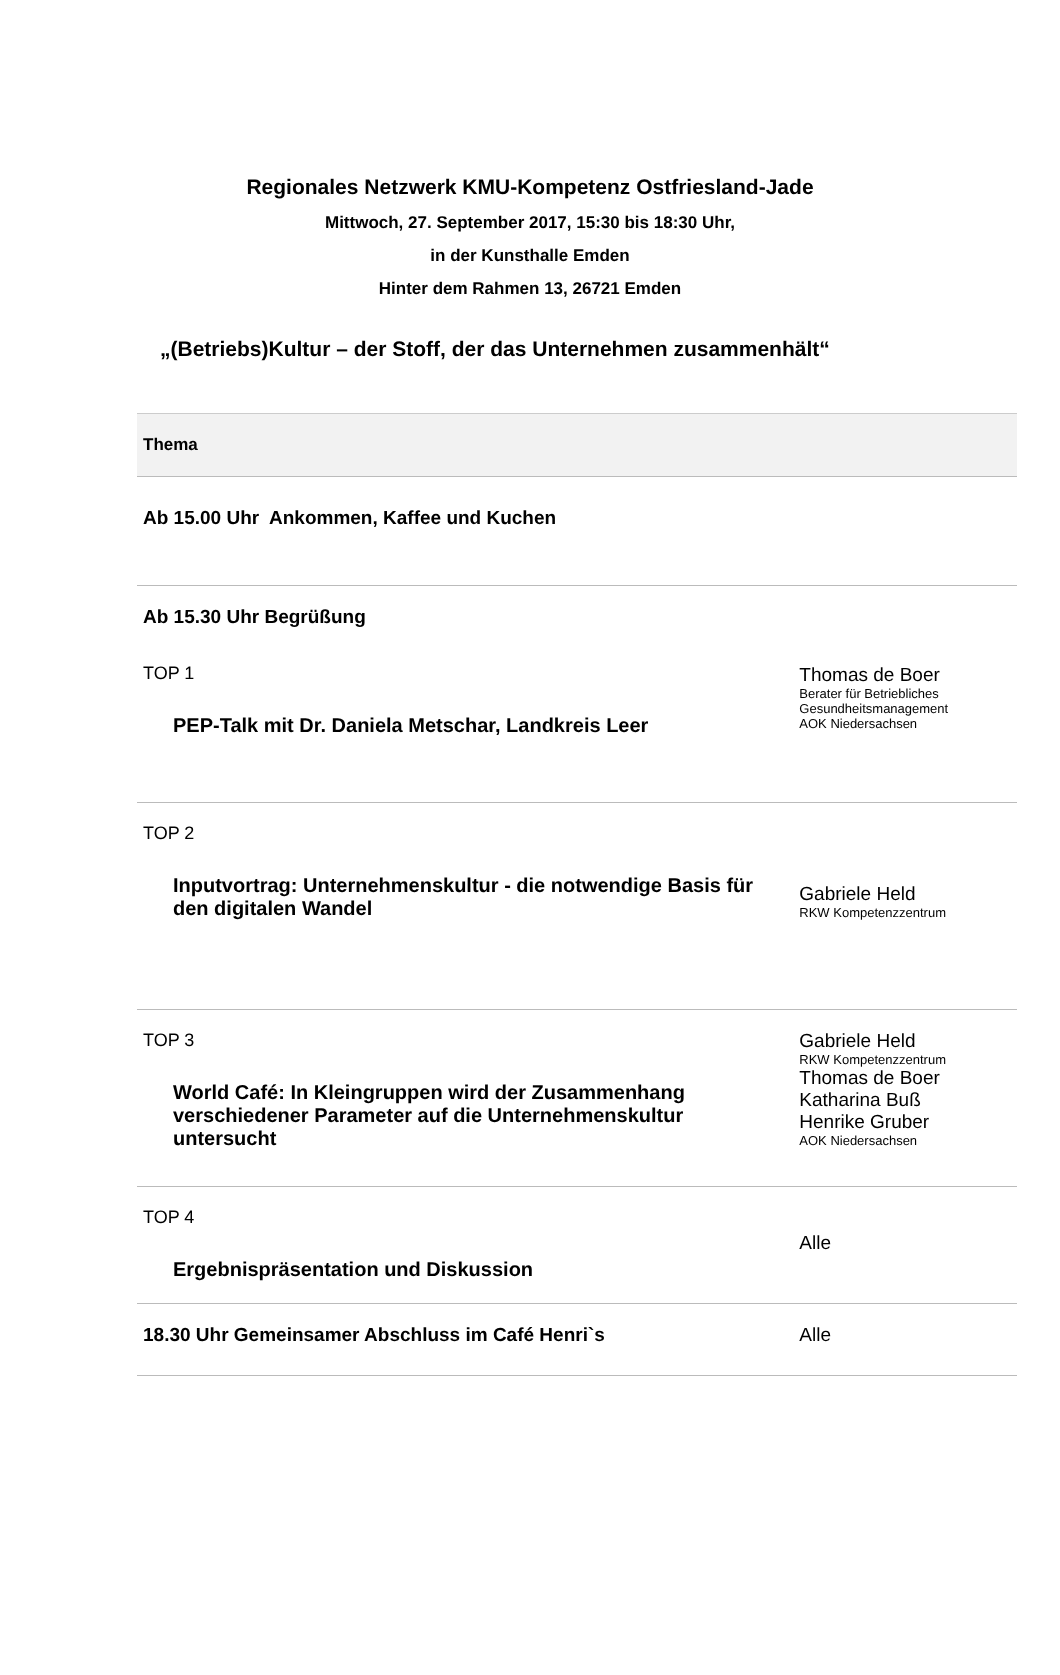Regionales Netzwerk KMU-Kompetenz Ostfriesland-Jade
Mittwoch, 27. September 2017, 15:30 bis 18:30 Uhr,
in der Kunsthalle Emden
Hinter dem Rahmen 13, 26721 Emden
„(Betriebs)Kultur – der Stoff, der das Unternehmen zusammenhält“
| Thema | |
| --- | --- |
| Ab 15.00 Uhr Ankommen, Kaffee und Kuchen | |
| Ab 15.30 Uhr Begrüßung TOP 1 PEP-Talk mit Dr. Daniela Metschar, Landkreis Leer | Thomas de Boer Berater für Betriebliches Gesundheitsmanagement AOK Niedersachsen |
| TOP 2 Inputvortrag: Unternehmenskultur - die notwendige Basis für den digitalen Wandel | Gabriele Held RKW Kompetenzzentrum |
| TOP 3 World Café: In Kleingruppen wird der Zusammenhang verschiedener Parameter auf die Unternehmenskultur untersucht | Gabriele Held RKW Kompetenzzentrum Thomas de Boer Katharina Buß Henrike Gruber AOK Niedersachsen |
| TOP 4 Ergebnispräsentation und Diskussion | Alle |
| 18.30 Uhr Gemeinsamer Abschluss im Café Henri`s | Alle |